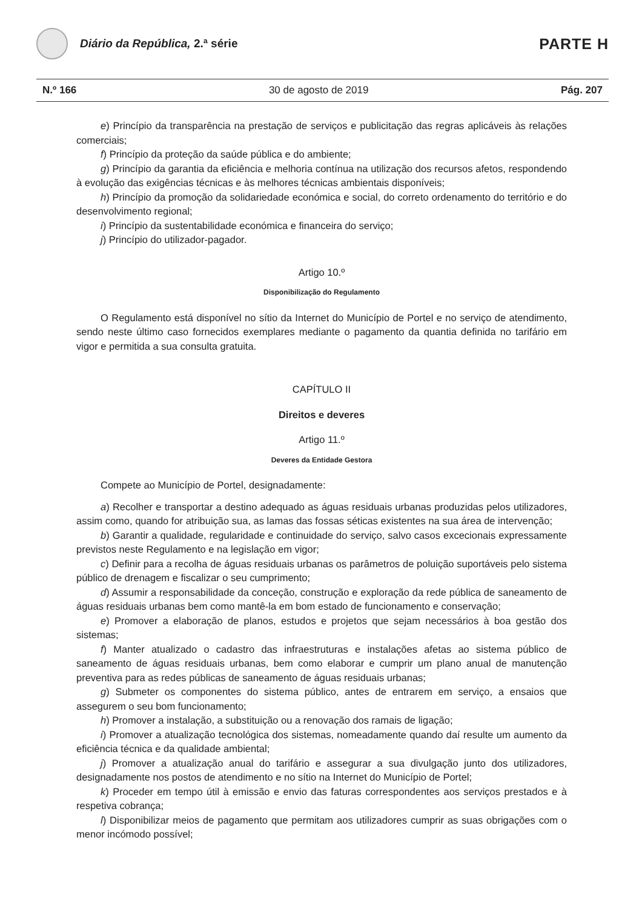Diário da República, 2.ª série
PARTE H
N.º 166 30 de agosto de 2019 Pág. 207
e) Princípio da transparência na prestação de serviços e publicitação das regras aplicáveis às relações comerciais;
f) Princípio da proteção da saúde pública e do ambiente;
g) Princípio da garantia da eficiência e melhoria contínua na utilização dos recursos afetos, respondendo à evolução das exigências técnicas e às melhores técnicas ambientais disponíveis;
h) Princípio da promoção da solidariedade económica e social, do correto ordenamento do território e do desenvolvimento regional;
i) Princípio da sustentabilidade económica e financeira do serviço;
j) Princípio do utilizador-pagador.
Artigo 10.º
Disponibilização do Regulamento
O Regulamento está disponível no sítio da Internet do Município de Portel e no serviço de atendimento, sendo neste último caso fornecidos exemplares mediante o pagamento da quantia definida no tarifário em vigor e permitida a sua consulta gratuita.
CAPÍTULO II
Direitos e deveres
Artigo 11.º
Deveres da Entidade Gestora
Compete ao Município de Portel, designadamente:
a) Recolher e transportar a destino adequado as águas residuais urbanas produzidas pelos utilizadores, assim como, quando for atribuição sua, as lamas das fossas séticas existentes na sua área de intervenção;
b) Garantir a qualidade, regularidade e continuidade do serviço, salvo casos excecionais expressamente previstos neste Regulamento e na legislação em vigor;
c) Definir para a recolha de águas residuais urbanas os parâmetros de poluição suportáveis pelo sistema público de drenagem e fiscalizar o seu cumprimento;
d) Assumir a responsabilidade da conceção, construção e exploração da rede pública de saneamento de águas residuais urbanas bem como mantê-la em bom estado de funcionamento e conservação;
e) Promover a elaboração de planos, estudos e projetos que sejam necessários à boa gestão dos sistemas;
f) Manter atualizado o cadastro das infraestruturas e instalações afetas ao sistema público de saneamento de águas residuais urbanas, bem como elaborar e cumprir um plano anual de manutenção preventiva para as redes públicas de saneamento de águas residuais urbanas;
g) Submeter os componentes do sistema público, antes de entrarem em serviço, a ensaios que assegurem o seu bom funcionamento;
h) Promover a instalação, a substituição ou a renovação dos ramais de ligação;
i) Promover a atualização tecnológica dos sistemas, nomeadamente quando daí resulte um aumento da eficiência técnica e da qualidade ambiental;
j) Promover a atualização anual do tarifário e assegurar a sua divulgação junto dos utilizadores, designadamente nos postos de atendimento e no sítio na Internet do Município de Portel;
k) Proceder em tempo útil à emissão e envio das faturas correspondentes aos serviços prestados e à respetiva cobrança;
l) Disponibilizar meios de pagamento que permitam aos utilizadores cumprir as suas obrigações com o menor incómodo possível;